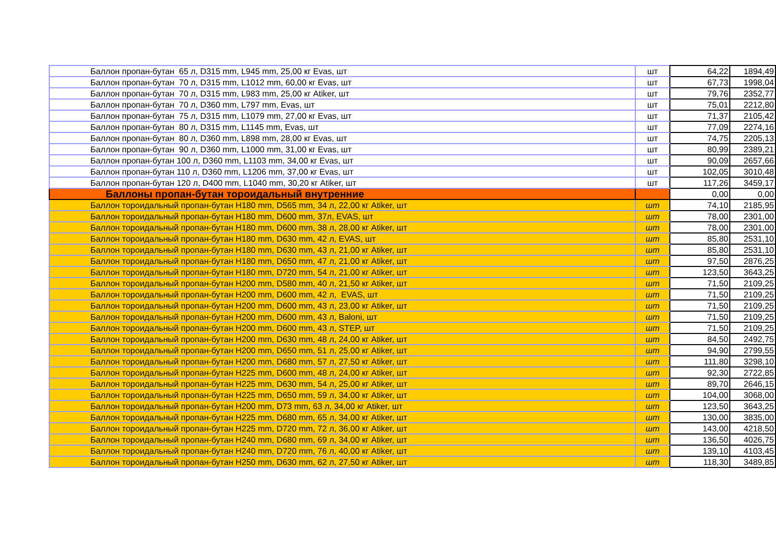| Баллон пропан-бутан 65 л, D315 mm, L945 mm, 25,00 кг Evas, шт | шт | 64,22 | 1894,49 |
| Баллон пропан-бутан 70 л, D315 mm, L1012 mm, 60,00 кг Evas, шт | шт | 67,73 | 1998,04 |
| Баллон пропан-бутан 70 л, D315 mm, L983 mm, 25,00 кг Atiker, шт | шт | 79,76 | 2352,77 |
| Баллон пропан-бутан 70 л, D360 mm, L797 mm, Evas, шт | шт | 75,01 | 2212,80 |
| Баллон пропан-бутан 75 л, D315 mm, L1079 mm, 27,00 кг Evas, шт | шт | 71,37 | 2105,42 |
| Баллон пропан-бутан 80 л, D315 mm, L1145 mm, Evas, шт | шт | 77,09 | 2274,16 |
| Баллон пропан-бутан 80 л, D360 mm, L898 mm, 28,00 кг Evas, шт | шт | 74,75 | 2205,13 |
| Баллон пропан-бутан 90 л, D360 mm, L1000 mm, 31,00 кг Evas, шт | шт | 80,99 | 2389,21 |
| Баллон пропан-бутан 100 л, D360 mm, L1103 mm, 34,00 кг Evas, шт | шт | 90,09 | 2657,66 |
| Баллон пропан-бутан 110 л, D360 mm, L1206 mm, 37,00 кг Evas, шт | шт | 102,05 | 3010,48 |
| Баллон пропан-бутан 120 л, D400 mm, L1040 mm, 30,20 кг Atiker, шт | шт | 117,26 | 3459,17 |
| Баллоны пропан-бутан тороидальный внутренние | | 0,00 | 0,00 |
| Баллон тороидальный пропан-бутан H180 mm, D565 mm, 34 л, 22,00 кг Atiker, шт | шт | 74,10 | 2185,95 |
| Баллон тороидальный пропан-бутан H180 mm, D600 mm, 37л, EVAS, шт | шт | 78,00 | 2301,00 |
| Баллон тороидальный пропан-бутан H180 mm, D600 mm, 38 л, 28,00 кг Atiker, шт | шт | 78,00 | 2301,00 |
| Баллон тороидальный пропан-бутан H180 mm, D630 mm, 42 л, EVAS, шт | шт | 85,80 | 2531,10 |
| Баллон тороидальный пропан-бутан H180 mm, D630 mm, 43 л, 21,00 кг Atiker, шт | шт | 85,80 | 2531,10 |
| Баллон тороидальный пропан-бутан H180 mm, D650 mm, 47 л, 21,00 кг Atiker, шт | шт | 97,50 | 2876,25 |
| Баллон тороидальный пропан-бутан H180 mm, D720 mm, 54 л, 21,00 кг Atiker, шт | шт | 123,50 | 3643,25 |
| Баллон тороидальный пропан-бутан H200 mm, D580 mm, 40 л, 21,50 кг Atiker, шт | шт | 71,50 | 2109,25 |
| Баллон тороидальный пропан-бутан H200 mm, D600 mm, 42 л, EVAS, шт | шт | 71,50 | 2109,25 |
| Баллон тороидальный пропан-бутан H200 mm, D600 mm, 43 л, 23,00 кг Atiker, шт | шт | 71,50 | 2109,25 |
| Баллон тороидальный пропан-бутан H200 mm, D600 mm, 43 л, Baloni, шт | шт | 71,50 | 2109,25 |
| Баллон тороидальный пропан-бутан H200 mm, D600 mm, 43 л, STEP, шт | шт | 71,50 | 2109,25 |
| Баллон тороидальный пропан-бутан H200 mm, D630 mm, 48 л, 24,00 кг Atiker, шт | шт | 84,50 | 2492,75 |
| Баллон тороидальный пропан-бутан H200 mm, D650 mm, 51 л, 25,00 кг Atiker, шт | шт | 94,90 | 2799,55 |
| Баллон тороидальный пропан-бутан H200 mm, D680 mm, 57 л, 27,50 кг Atiker, шт | шт | 111,80 | 3298,10 |
| Баллон тороидальный пропан-бутан H225 mm, D600 mm, 48 л, 24,00 кг Atiker, шт | шт | 92,30 | 2722,85 |
| Баллон тороидальный пропан-бутан H225 mm, D630 mm, 54 л, 25,00 кг Atiker, шт | шт | 89,70 | 2646,15 |
| Баллон тороидальный пропан-бутан H225 mm, D650 mm, 59 л, 34,00 кг Atiker, шт | шт | 104,00 | 3068,00 |
| Баллон тороидальный пропан-бутан H200 mm, D73 mm, 63 л, 34,00 кг Atiker, шт | шт | 123,50 | 3643,25 |
| Баллон тороидальный пропан-бутан H225 mm, D680 mm, 65 л, 34,00 кг Atiker, шт | шт | 130,00 | 3835,00 |
| Баллон тороидальный пропан-бутан H225 mm, D720 mm, 72 л, 36,00 кг Atiker, шт | шт | 143,00 | 4218,50 |
| Баллон тороидальный пропан-бутан H240 mm, D680 mm, 69 л, 34,00 кг Atiker, шт | шт | 136,50 | 4026,75 |
| Баллон тороидальный пропан-бутан H240 mm, D720 mm, 76 л, 40,00 кг Atiker, шт | шт | 139,10 | 4103,45 |
| Баллон тороидальный пропан-бутан H250 mm, D630 mm, 62 л, 27,50 кг Atiker, шт | шт | 118,30 | 3489,85 |